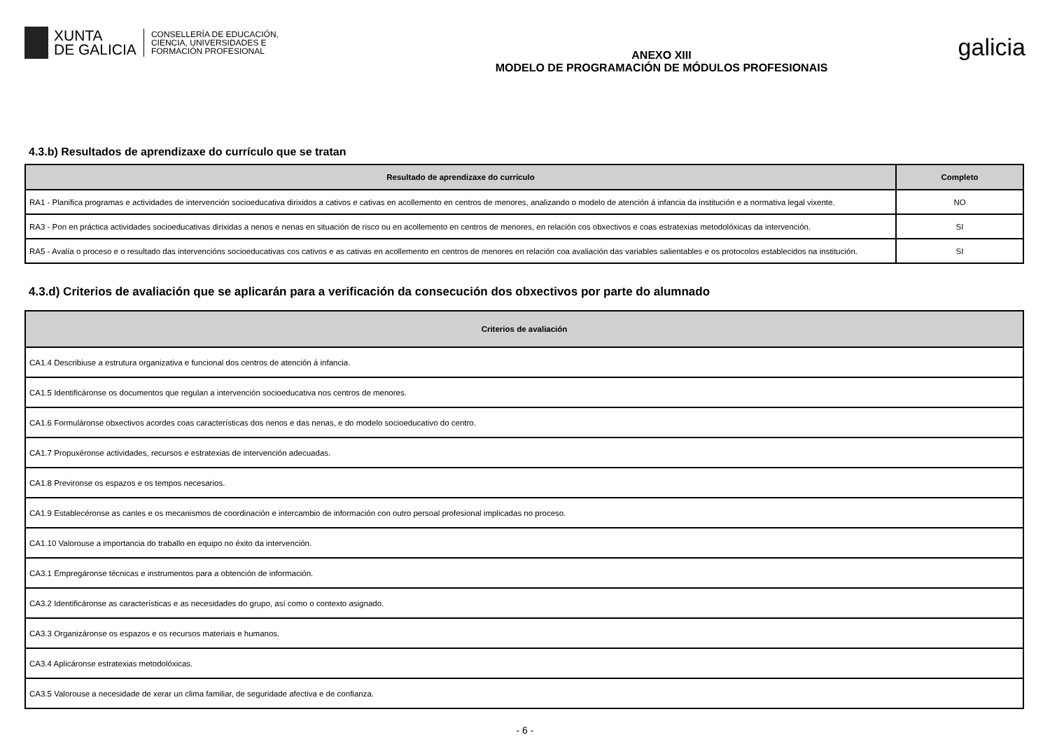XUNTA
DE GALICIA
CONSELLERÍA DE EDUCACIÓN,
CIENCIA, UNIVERSIDADES E
FORMACIÓN PROFESIONAL
ANEXO XIII
MODELO DE PROGRAMACIÓN DE MÓDULOS PROFESIONAIS
galicia
4.3.b) Resultados de aprendizaxe do currículo que se tratan
| Resultado de aprendizaxe do currículo | Completo |
| --- | --- |
| RA1 - Planifica programas e actividades de intervención socioeducativa dirixidos a cativos e cativas en acollemento en centros de menores, analizando o modelo de atención á infancia da institución e a normativa legal vixente. | NO |
| RA3 - Pon en práctica actividades socioeducativas dirixidas a nenos e nenas en situación de risco ou en acollemento en centros de menores, en relación cos obxectivos e coas estratexias metodolóxicas da intervención. | SI |
| RA5 - Avalía o proceso e o resultado das intervencións socioeducativas cos cativos e as cativas en acollemento en centros de menores en relación coa avaliación das variables salientables e os protocolos establecidos na institución. | SI |
4.3.d) Criterios de avaliación que se aplicarán para a verificación da consecución dos obxectivos por parte do alumnado
| Criterios de avaliación |
| --- |
| CA1.4 Describiuse a estrutura organizativa e funcional dos centros de atención á infancia. |
| CA1.5 Identificáronse os documentos que regulan a intervención socioeducativa nos centros de menores. |
| CA1.6 Formuláronse obxectivos acordes coas características dos nenos e das nenas, e do modelo socioeducativo do centro. |
| CA1.7 Propuxéronse actividades, recursos e estratexias de intervención adecuadas. |
| CA1.8 Previronse os espazos e os tempos necesarios. |
| CA1.9 Establecéronse as canles e os mecanismos de coordinación e intercambio de información con outro persoal profesional implicadas no proceso. |
| CA1.10 Valorouse a importancia do traballo en equipo no éxito da intervención. |
| CA3.1 Empregáronse técnicas e instrumentos para a obtención de información. |
| CA3.2 Identificáronse as características e as necesidades do grupo, así como o contexto asignado. |
| CA3.3 Organizáronse os espazos e os recursos materiais e humanos. |
| CA3.4 Aplicáronse estratexias metodolóxicas. |
| CA3.5 Valorouse a necesidade de xerar un clima familiar, de seguridade afectiva e de confianza. |
- 6 -